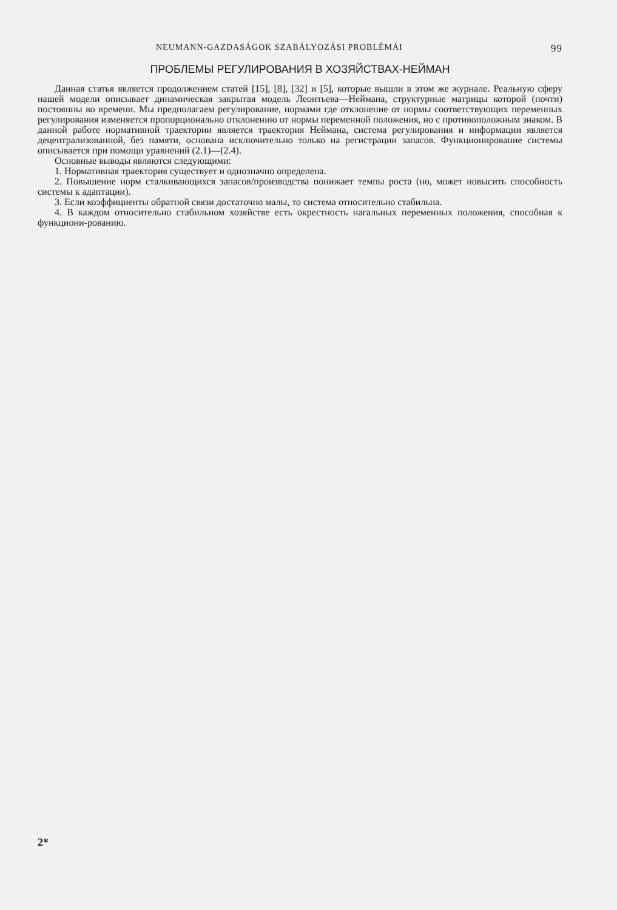NEUMANN-GAZDASÁGOK SZABÁLYOZÁSI PROBLÉMÁI 99
ПРОБЛЕМЫ РЕГУЛИРОВАНИЯ В ХОЗЯЙСТВАХ-НЕЙМАН
Данная статья является продолжением статей [15], [8], [32] и [5], которые вышли в этом же журнале. Реальную сферу нашей модели описывает динамическая закрытая модель Леонтьева—Неймана, структурные матрицы которой (почти) постоянны во времени. Мы предполагаем регулирование, нормами где отклонение от нормы соответствующих переменных регулирования изменяется пропорционально отклонению от нормы переменной положения, но с противоположным знаком. В данной работе нормативной траектории является траектория Неймана, система регулирования и информации является децентрализованной, без памяти, основана исключительно только на регистрации запасов. Функционирование системы описывается при помощи уравнений (2.1)—(2.4).
Основные выводы являются следующими:
1. Нормативная траектория существует и однозначно определена.
2. Повышение норм сталкивающихся запасов/производства понижает темпы роста (но, может новысить способность системы к адаптации).
3. Если коэффициенты обратной связи достаточно малы, то система относительно стабильна.
4. В каждом относительно стабильном хозяйстве есть окрестность нагальных переменных положения, способная к функциони-рованию.
2*